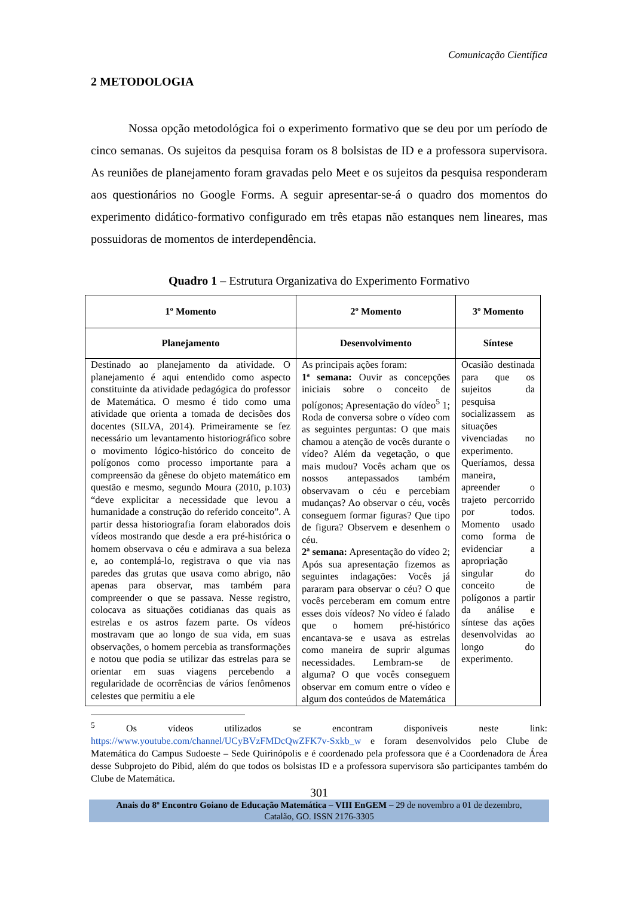Comunicação Científica
2 METODOLOGIA
Nossa opção metodológica foi o experimento formativo que se deu por um período de cinco semanas. Os sujeitos da pesquisa foram os 8 bolsistas de ID e a professora supervisora. As reuniões de planejamento foram gravadas pelo Meet e os sujeitos da pesquisa responderam aos questionários no Google Forms. A seguir apresentar-se-á o quadro dos momentos do experimento didático-formativo configurado em três etapas não estanques nem lineares, mas possuidoras de momentos de interdependência.
Quadro 1 – Estrutura Organizativa do Experimento Formativo
| 1º Momento | 2º Momento | 3º Momento |
| --- | --- | --- |
| Planejamento | Desenvolvimento | Síntese |
| Destinado ao planejamento da atividade. O planejamento é aqui entendido como aspecto constituinte da atividade pedagógica do professor de Matemática. O mesmo é tido como uma atividade que orienta a tomada de decisões dos docentes (SILVA, 2014). Primeiramente se fez necessário um levantamento historiográfico sobre o movimento lógico-histórico do conceito de polígonos como processo importante para a compreensão da gênese do objeto matemático em questão e mesmo, segundo Moura (2010, p.103) “deve explicitar a necessidade que levou a humanidade a construção do referido conceito”. A partir dessa historiografia foram elaborados dois vídeos mostrando que desde a era pré-histórica o homem observava o céu e admirava a sua beleza e, ao contemplá-lo, registrava o que via nas paredes das grutas que usava como abrigo, não apenas para observar, mas também para compreender o que se passava. Nesse registro, colocava as situações cotidianas das quais as estrelas e os astros fazem parte. Os vídeos mostravam que ao longo de sua vida, em suas observações, o homem percebia as transformações e notou que podia se utilizar das estrelas para se orientar em suas viagens percebendo a regularidade de ocorrências de vários fenômenos celestes que permitiu a ele | As principais ações foram: 1ª semana: Ouvir as concepções iniciais sobre o conceito de polígonos; Apresentação do vídeo<sup>5</sup> 1; Roda de conversa sobre o vídeo com as seguintes perguntas: O que mais chamou a atenção de vocês durante o vídeo? Além da vegetação, o que mais mudou? Vocês acham que os nossos antepassados também observavam o céu e percebiam mudanças? Ao observar o céu, vocês conseguem formar figuras? Que tipo de figura? Observem e desenhem o céu. 2ª semana: Apresentação do vídeo 2; Após sua apresentação fizemos as seguintes indagações: Vocês já pararam para observar o céu? O que vocês perceberam em comum entre esses dois vídeos? No vídeo é falado que o homem pré-histórico encantava-se e usava as estrelas como maneira de suprir algumas necessidades. Lembram-se de alguma? O que vocês conseguem observar em comum entre o vídeo e algum dos conteúdos de Matemática | Ocasião destinada para que os sujeitos da pesquisa socializassem as situações vivenciadas no experimento. Queríamos, dessa maneira, apreender o trajeto percorrido por todos. Momento usado como forma de evidenciar a apropriação singular do conceito de polígonos a partir da análise e síntese das ações desenvolvidas ao longo do experimento. |
<sup>5</sup> Os vídeos utilizados se encontram disponíveis neste link: https://www.youtube.com/channel/UCyBVzFMDcQwZFK7v-Sxkb_w e foram desenvolvidos pelo Clube de Matemática do Campus Sudoeste – Sede Quirinópolis e é coordenado pela professora que é a Coordenadora de Área desse Subprojeto do Pibid, além do que todos os bolsistas ID e a professora supervisora são participantes também do Clube de Matemática.
301
Anais do 8º Encontro Goiano de Educação Matemática – VIII EnGEM – 29 de novembro a 01 de dezembro,
Catalão, GO. ISSN 2176-3305